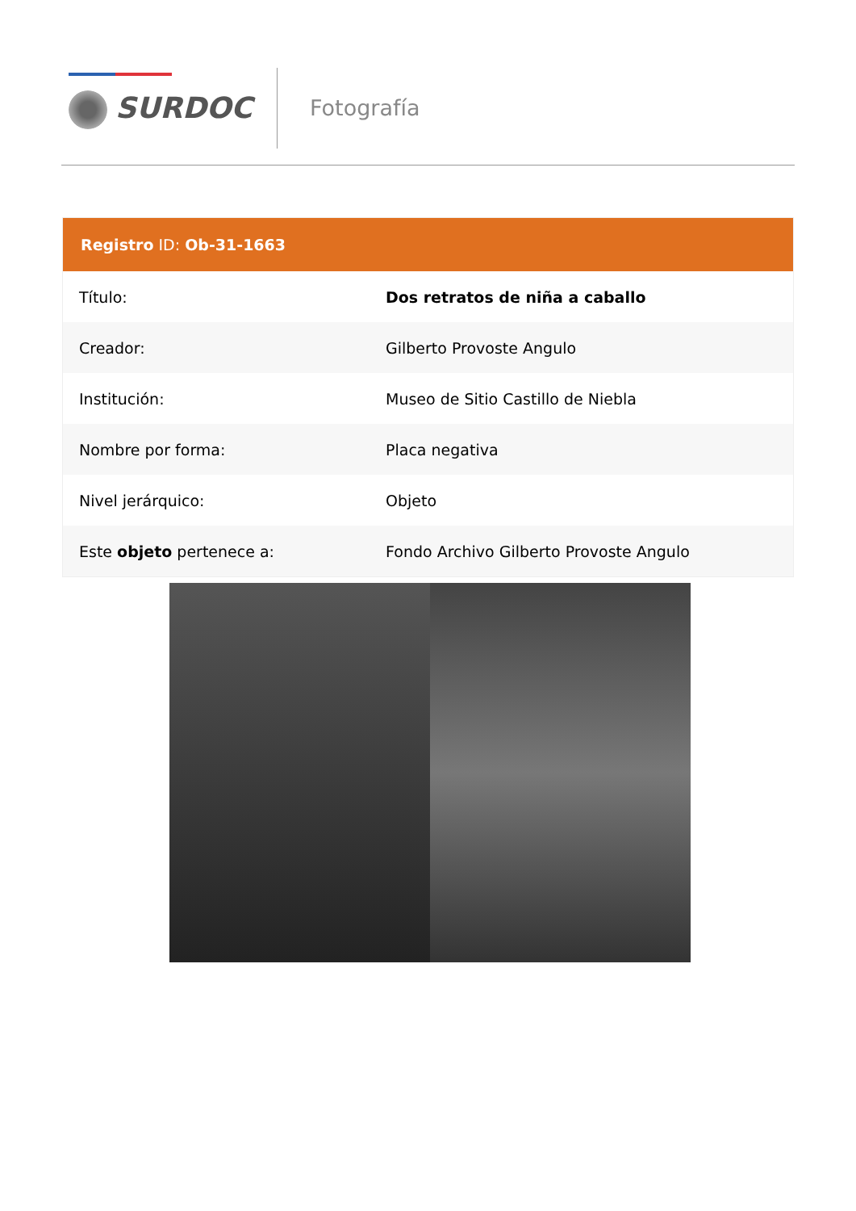SURDOC Fotografía
Registro ID: Ob-31-1663
| Título: | Dos retratos de niña a caballo |
| Creador: | Gilberto Provoste Angulo |
| Institución: | Museo de Sitio Castillo de Niebla |
| Nombre por forma: | Placa negativa |
| Nivel jerárquico: | Objeto |
| Este objeto pertenece a: | Fondo Archivo Gilberto Provoste Angulo |